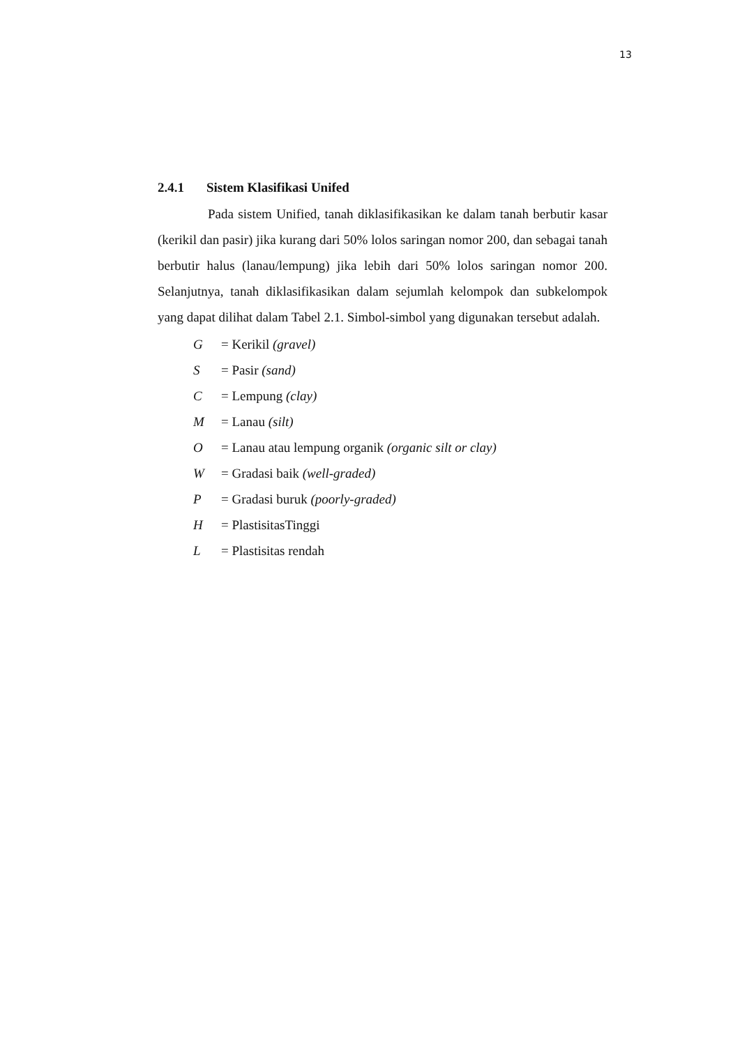13
2.4.1 Sistem Klasifikasi Unifed
Pada sistem Unified, tanah diklasifikasikan ke dalam tanah berbutir kasar (kerikil dan pasir) jika kurang dari 50% lolos saringan nomor 200, dan sebagai tanah berbutir halus (lanau/lempung) jika lebih dari 50% lolos saringan nomor 200. Selanjutnya, tanah diklasifikasikan dalam sejumlah kelompok dan subkelompok yang dapat dilihat dalam Tabel 2.1. Simbol-simbol yang digunakan tersebut adalah.
G = Kerikil (gravel)
S = Pasir (sand)
C = Lempung (clay)
M = Lanau (silt)
O = Lanau atau lempung organik (organic silt or clay)
W = Gradasi baik (well-graded)
P = Gradasi buruk (poorly-graded)
H = PlastisitasTinggi
L = Plastisitas rendah